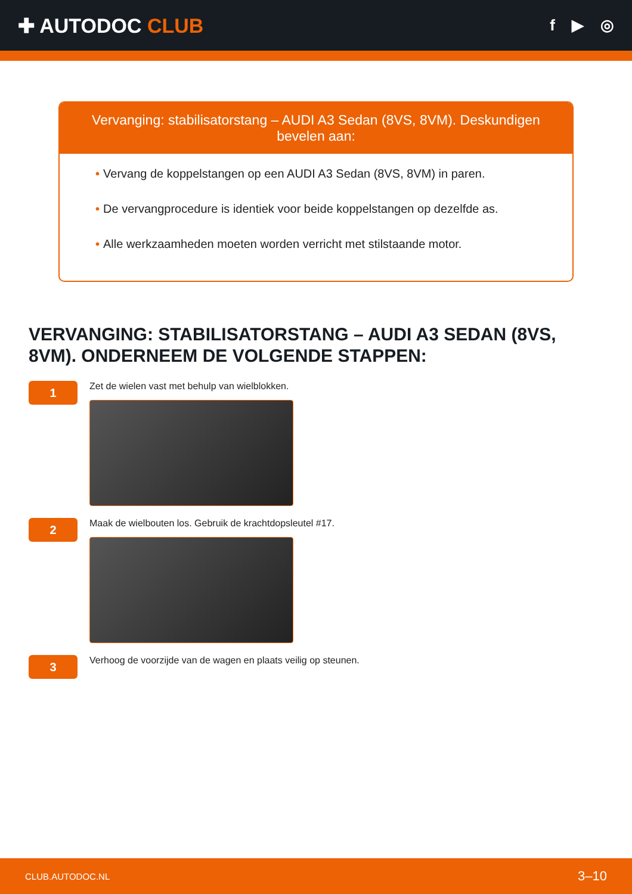✚ AUTODOC CLUB
f ▶ ◎
Vervanging: stabilisatorstang – AUDI A3 Sedan (8VS, 8VM). Deskundigen bevelen aan:
• Vervang de koppelstangen op een AUDI A3 Sedan (8VS, 8VM) in paren.
• De vervangprocedure is identiek voor beide koppelstangen op dezelfde as.
• Alle werkzaamheden moeten worden verricht met stilstaande motor.
VERVANGING: STABILISATORSTANG – AUDI A3 SEDAN (8VS, 8VM). ONDERNEEM DE VOLGENDE STAPPEN:
1
Zet de wielen vast met behulp van wielblokken.
2
Maak de wielbouten los. Gebruik de krachtdopsleutel #17.
3
Verhoog de voorzijde van de wagen en plaats veilig op steunen.
CLUB.AUTODOC.NL 3–10